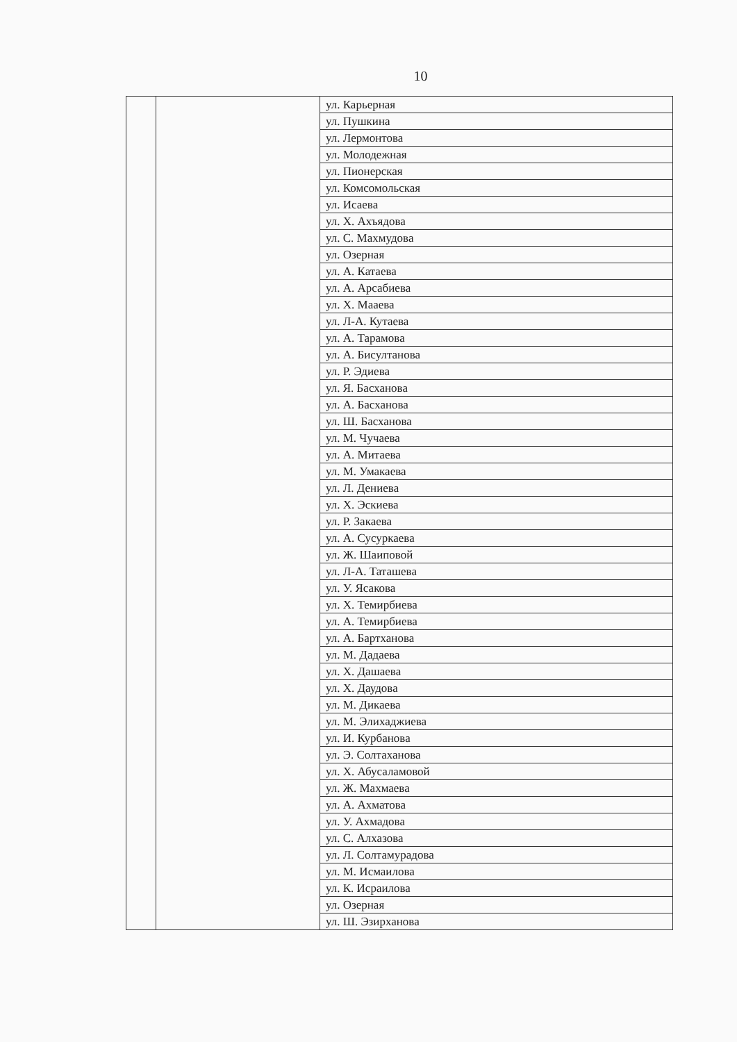10
| | | ул. Карьерная |
| | | ул. Пушкина |
| | | ул. Лермонтова |
| | | ул. Молодежная |
| | | ул. Пионерская |
| | | ул. Комсомольская |
| | | ул. Исаева |
| | | ул. Х. Ахъядова |
| | | ул. С. Махмудова |
| | | ул. Озерная |
| | | ул. А. Катаева |
| | | ул. А. Арсабиева |
| | | ул. Х. Мааева |
| | | ул. Л-А. Кутаева |
| | | ул. А. Тарамова |
| | | ул. А. Бисултанова |
| | | ул. Р. Эдиева |
| | | ул. Я. Басханова |
| | | ул. А. Басханова |
| | | ул. Ш. Басханова |
| | | ул. М. Чучаева |
| | | ул. А. Митаева |
| | | ул. М. Умакаева |
| | | ул. Л. Дениева |
| | | ул. Х. Эскиева |
| | | ул. Р. Закаева |
| | | ул. А. Сусуркаева |
| | | ул. Ж. Шаиповой |
| | | ул. Л-А. Таташева |
| | | ул. У. Ясакова |
| | | ул. Х. Темирбиева |
| | | ул. А. Темирбиева |
| | | ул. А. Бартханова |
| | | ул. М. Дадаева |
| | | ул. Х. Дашаева |
| | | ул. Х. Даудова |
| | | ул. М. Дикаева |
| | | ул. М. Элихаджиева |
| | | ул. И. Курбанова |
| | | ул. Э. Солтаханова |
| | | ул. Х. Абусаламовой |
| | | ул. Ж. Махмаева |
| | | ул. А. Ахматова |
| | | ул. У. Ахмадова |
| | | ул. С. Алхазова |
| | | ул. Л. Солтамурадова |
| | | ул. М. Исмаилова |
| | | ул. К. Исраилова |
| | | ул. Озерная |
| | | ул. Ш. Эзирханова |